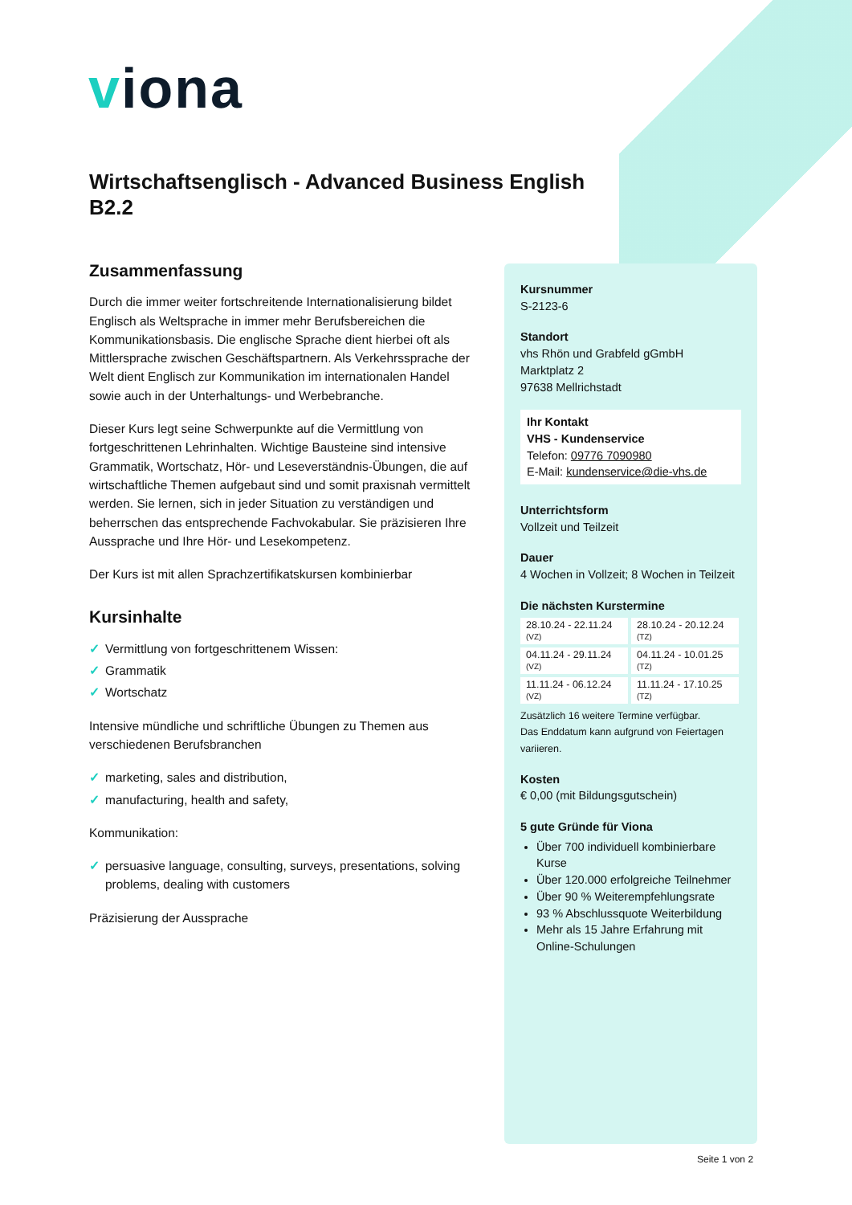viona
Wirtschaftsenglisch - Advanced Business English B2.2
Zusammenfassung
Durch die immer weiter fortschreitende Internationalisierung bildet Englisch als Weltsprache in immer mehr Berufsbereichen die Kommunikationsbasis. Die englische Sprache dient hierbei oft als Mittlersprache zwischen Geschäftspartnern. Als Verkehrssprache der Welt dient Englisch zur Kommunikation im internationalen Handel sowie auch in der Unterhaltungs- und Werbebranche.
Dieser Kurs legt seine Schwerpunkte auf die Vermittlung von fortgeschrittenen Lehrinhalten. Wichtige Bausteine sind intensive Grammatik, Wortschatz, Hör- und Leseverständnis-Übungen, die auf wirtschaftliche Themen aufgebaut sind und somit praxisnah vermittelt werden. Sie lernen, sich in jeder Situation zu verständigen und beherrschen das entsprechende Fachvokabular. Sie präzisieren Ihre Aussprache und Ihre Hör- und Lesekompetenz.
Der Kurs ist mit allen Sprachzertifikatskursen kombinierbar
Kursinhalte
✓ Vermittlung von fortgeschrittenem Wissen:
✓ Grammatik
✓ Wortschatz
Intensive mündliche und schriftliche Übungen zu Themen aus verschiedenen Berufsbranchen
✓ marketing, sales and distribution,
✓ manufacturing, health and safety,
Kommunikation:
✓ persuasive language, consulting, surveys, presentations, solving problems, dealing with customers
Präzisierung der Aussprache
Kursnummer
S-2123-6
Standort
vhs Rhön und Grabfeld gGmbH
Marktplatz 2
97638 Mellrichstadt
Ihr Kontakt
VHS - Kundenservice
Telefon: 09776 7090980
E-Mail: kundenservice@die-vhs.de
Unterrichtsform
Vollzeit und Teilzeit
Dauer
4 Wochen in Vollzeit; 8 Wochen in Teilzeit
Die nächsten Kurstermine
| 28.10.24 - 22.11.24 (VZ) | 28.10.24 - 20.12.24 (TZ) |
| 04.11.24 - 29.11.24 (VZ) | 04.11.24 - 10.01.25 (TZ) |
| 11.11.24 - 06.12.24 (VZ) | 11.11.24 - 17.10.25 (TZ) |
Zusätzlich 16 weitere Termine verfügbar.
Das Enddatum kann aufgrund von Feiertagen variieren.
Kosten
€ 0,00 (mit Bildungsgutschein)
5 gute Gründe für Viona
Über 700 individuell kombinierbare Kurse
Über 120.000 erfolgreiche Teilnehmer
Über 90 % Weiterempfehlungsrate
93 % Abschlussquote Weiterbildung
Mehr als 15 Jahre Erfahrung mit Online-Schulungen
Seite 1 von 2